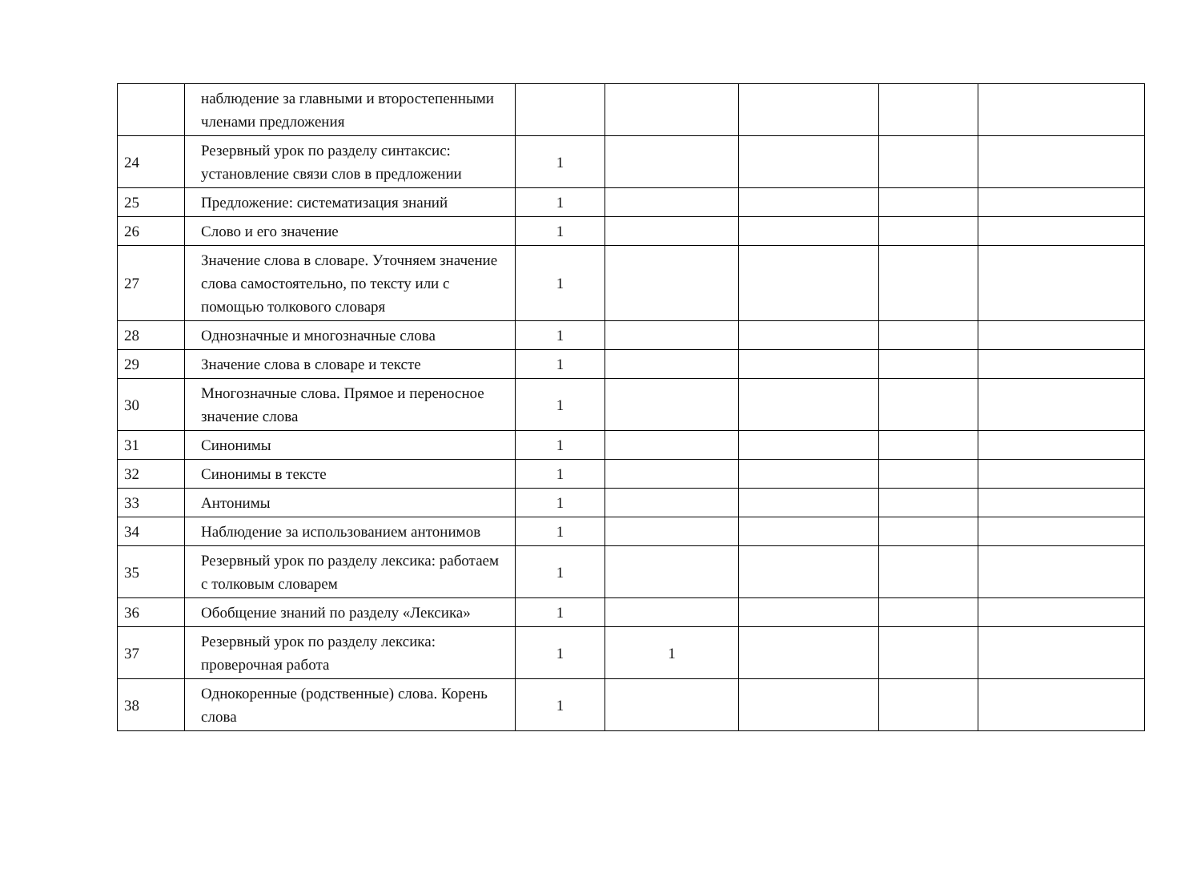| | наблюдение за главными и второстепенными членами предложения | | | | | |
| 24 | Резервный урок по разделу синтаксис: установление связи слов в предложении | 1 | | | | |
| 25 | Предложение: систематизация знаний | 1 | | | | |
| 26 | Слово и его значение | 1 | | | | |
| 27 | Значение слова в словаре. Уточняем значение слова самостоятельно, по тексту или с помощью толкового словаря | 1 | | | | |
| 28 | Однозначные и многозначные слова | 1 | | | | |
| 29 | Значение слова в словаре и тексте | 1 | | | | |
| 30 | Многозначные слова. Прямое и переносное значение слова | 1 | | | | |
| 31 | Синонимы | 1 | | | | |
| 32 | Синонимы в тексте | 1 | | | | |
| 33 | Антонимы | 1 | | | | |
| 34 | Наблюдение за использованием антонимов | 1 | | | | |
| 35 | Резервный урок по разделу лексика: работаем с толковым словарем | 1 | | | | |
| 36 | Обобщение знаний по разделу «Лексика» | 1 | | | | |
| 37 | Резервный урок по разделу лексика: проверочная работа | 1 | 1 | | | |
| 38 | Однокоренные (родственные) слова. Корень слова | 1 | | | | |